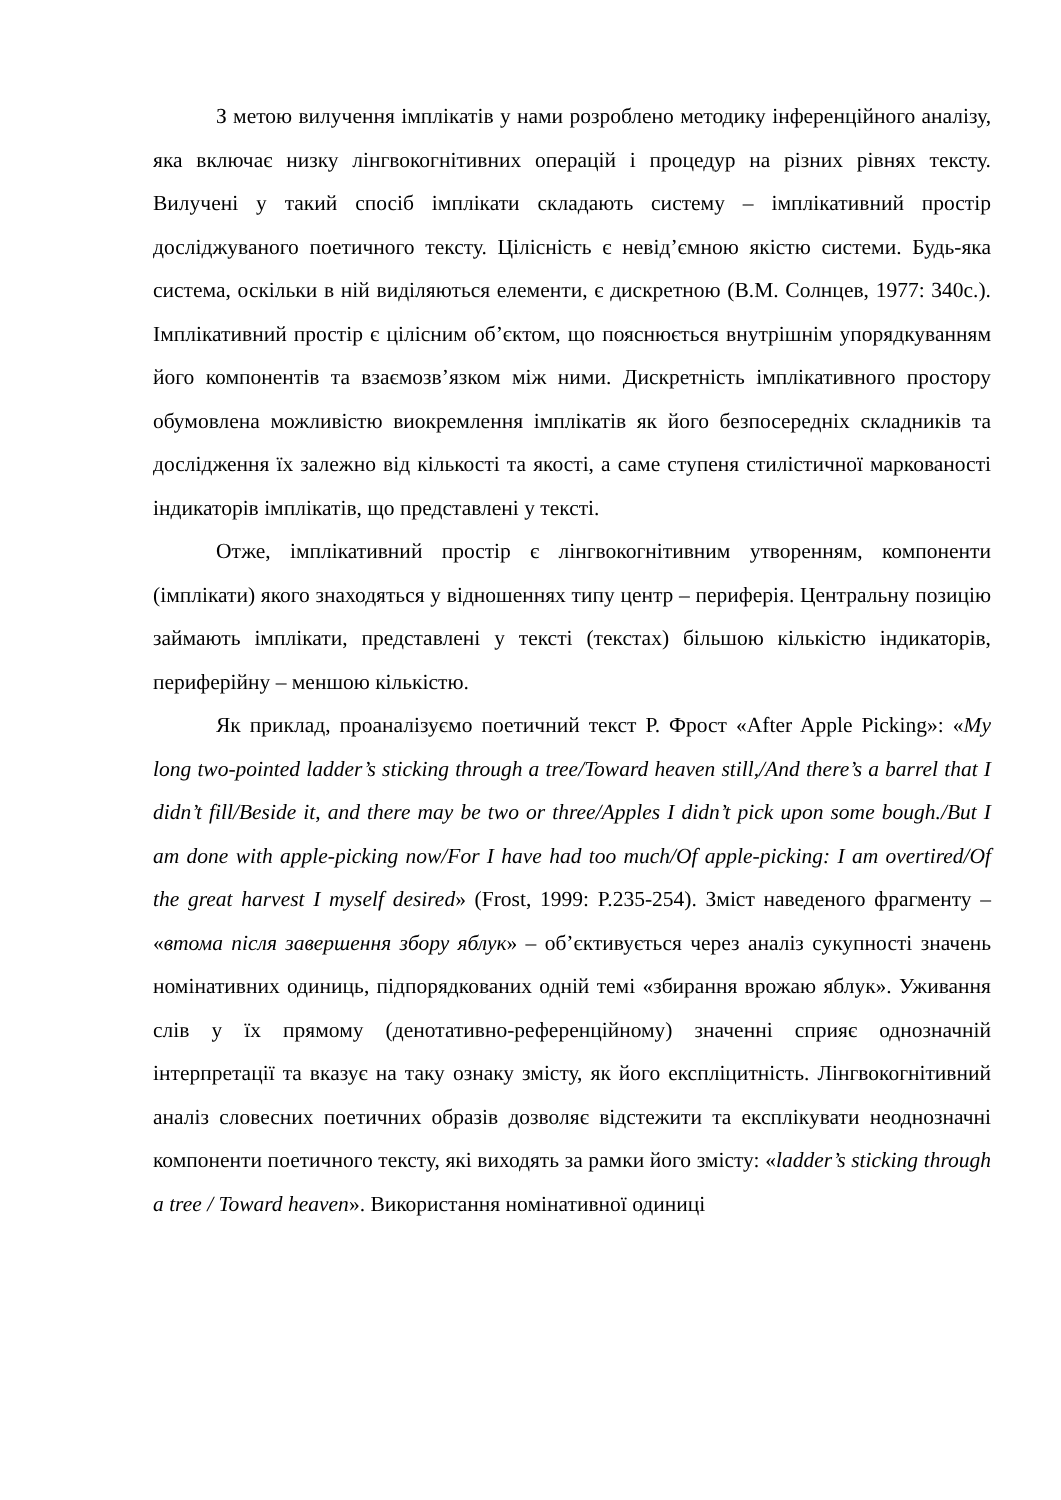З метою вилучення імплікатів у нами розроблено методику інференційного аналізу, яка включає низку лінгвокогнітивних операцій і процедур на різних рівнях тексту. Вилучені у такий спосіб імплікати складають систему – імплікативний простір досліджуваного поетичного тексту. Цілісність є невід’ємною якістю системи. Будь-яка система, оскільки в ній виділяються елементи, є дискретною (В.М. Солнцев, 1977: 340с.). Імплікативний простір є цілісним об’єктом, що пояснюється внутрішнім упорядкуванням його компонентів та взаємозв’язком між ними. Дискретність імплікативного простору обумовлена можливістю виокремлення імплікатів як його безпосередніх складників та дослідження їх залежно від кількості та якості, а саме ступеня стилістичної маркованості індикаторів імплікатів, що представлені у тексті.
Отже, імплікативний простір є лінгвокогнітивним утворенням, компоненти (імплікати) якого знаходяться у відношеннях типу центр – периферія. Центральну позицію займають імплікати, представлені у тексті (текстах) більшою кількістю індикаторів, периферійну – меншою кількістю.
Як приклад, проаналізуємо поетичний текст Р. Фрост «After Apple Picking»: «My long two-pointed ladder’s sticking through a tree/Toward heaven still,/And there’s a barrel that I didn’t fill/Beside it, and there may be two or three/Apples I didn’t pick upon some bough./But I am done with apple-picking now/For I have had too much/Of apple-picking: I am overtired/Of the great harvest I myself desired» (Frost, 1999: P.235-254). Зміст наведеного фрагменту – «втома після завершення збору яблук» – об’єктивується через аналіз сукупності значень номінативних одиниць, підпорядкованих одній темі «збирання врожаю яблук». Уживання слів у їх прямому (денотативно-референційному) значенні сприяє однозначній інтерпретації та вказує на таку ознаку змісту, як його експліцитність. Лінгвокогнітивний аналіз словесних поетичних образів дозволяє відстежити та експлікувати неоднозначні компоненти поетичного тексту, які виходять за рамки його змісту: «ladder’s sticking through a tree / Toward heaven». Використання номінативної одиниці